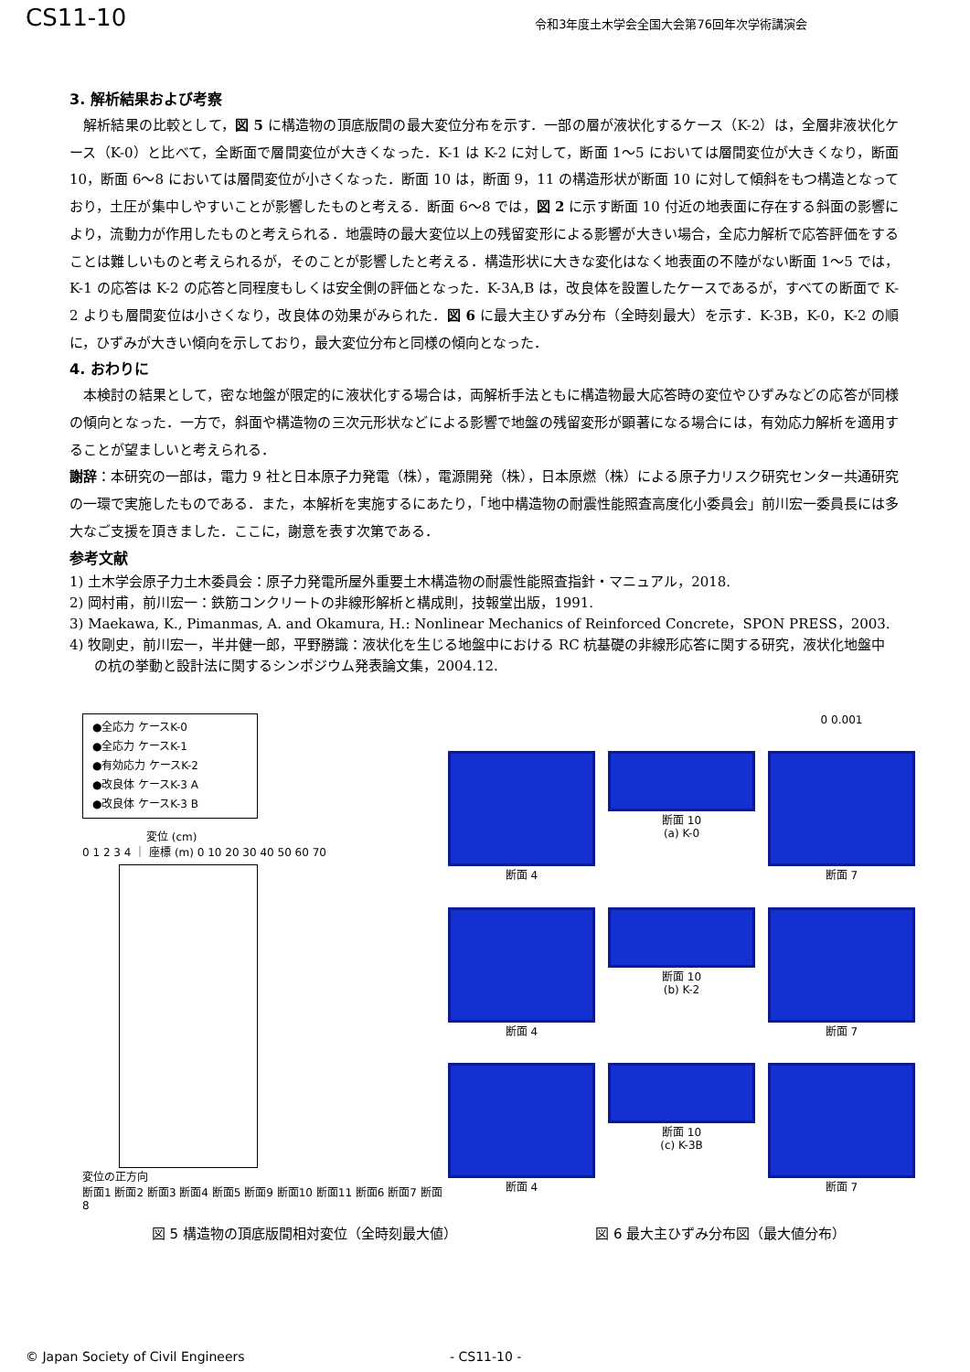CS11-10
令和3年度土木学会全国大会第76回年次学術講演会
3. 解析結果および考察
解析結果の比較として，図 5 に構造物の頂底版間の最大変位分布を示す．一部の層が液状化するケース（K-2）は，全層非液状化ケース（K-0）と比べて，全断面で層間変位が大きくなった．K-1 は K-2 に対して，断面 1～5 においては層間変位が大きくなり，断面 10，断面 6～8 においては層間変位が小さくなった．断面 10 は，断面 9，11 の構造形状が断面 10 に対して傾斜をもつ構造となっており，土圧が集中しやすいことが影響したものと考える．断面 6～8 では，図 2 に示す断面 10 付近の地表面に存在する斜面の影響により，流動力が作用したものと考えられる．地震時の最大変位以上の残留変形による影響が大きい場合，全応力解析で応答評価をすることは難しいものと考えられるが，そのことが影響したと考える．構造形状に大きな変化はなく地表面の不陸がない断面 1～5 では，K-1 の応答は K-2 の応答と同程度もしくは安全側の評価となった．K-3A,B は，改良体を設置したケースであるが，すべての断面で K-2 よりも層間変位は小さくなり，改良体の効果がみられた．図 6 に最大主ひずみ分布（全時刻最大）を示す．K-3B，K-0，K-2 の順に，ひずみが大きい傾向を示しており，最大変位分布と同様の傾向となった．
4. おわりに
本検討の結果として，密な地盤が限定的に液状化する場合は，両解析手法ともに構造物最大応答時の変位やひずみなどの応答が同様の傾向となった．一方で，斜面や構造物の三次元形状などによる影響で地盤の残留変形が顕著になる場合には，有効応力解析を適用することが望ましいと考えられる．
謝辞：本研究の一部は，電力 9 社と日本原子力発電（株），電源開発（株），日本原燃（株）による原子力リスク研究センター共通研究の一環で実施したものである．また，本解析を実施するにあたり，「地中構造物の耐震性能照査高度化小委員会」前川宏一委員長には多大なご支援を頂きました．ここに，謝意を表す次第である．
参考文献
1) 土木学会原子力土木委員会：原子力発電所屋外重要土木構造物の耐震性能照査指針・マニュアル，2018.
2) 岡村甫，前川宏一：鉄筋コンクリートの非線形解析と構成則，技報堂出版，1991.
3) Maekawa, K., Pimanmas, A. and Okamura, H.: Nonlinear Mechanics of Reinforced Concrete，SPON PRESS，2003.
4) 牧剛史，前川宏一，半井健一郎，平野勝識：液状化を生じる地盤中における RC 杭基礎の非線形応答に関する研究，液状化地盤中の杭の挙動と設計法に関するシンポジウム発表論文集，2004.12.
●全応力 ケースK-0
●全応力 ケースK-1
●有効応力 ケースK-2
●改良体 ケースK-3 A
●改良体 ケースK-3 B
変位 (cm)
0 1 2 3 4 ｜ 座標 (m) 0 10 20 30 40 50 60 70
変位の正方向
断面1 断面2 断面3 断面4 断面5 断面9 断面10 断面11 断面6 断面7 断面8
0 0.001
断面 4
断面 10
(a) K-0
断面 7
断面 4
断面 10
(b) K-2
断面 7
断面 4
断面 10
(c) K-3B
断面 7
図 5 構造物の頂底版間相対変位（全時刻最大値）
図 6 最大主ひずみ分布図（最大値分布）
© Japan Society of Civil Engineers - CS11-10 -